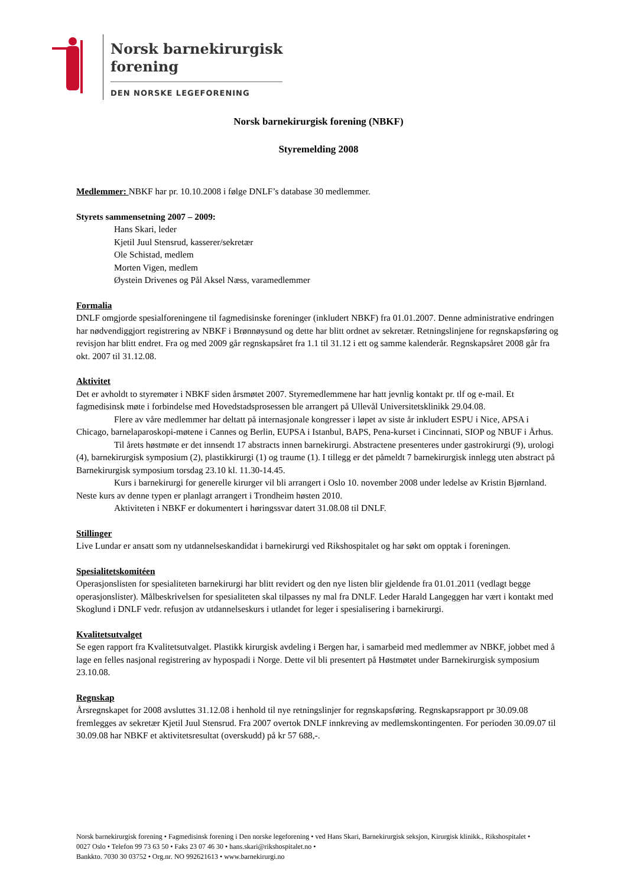Norsk barnekirurgisk
forening
DEN NORSKE LEGEFORENING
Norsk barnekirurgisk forening (NBKF)
Styremelding 2008
Medlemmer: NBKF har pr. 10.10.2008 i følge DNLF’s database 30 medlemmer.
Styrets sammensetning 2007 – 2009:
Hans Skari, leder
Kjetil Juul Stensrud, kasserer/sekretær
Ole Schistad, medlem
Morten Vigen, medlem
Øystein Drivenes og Pål Aksel Næss, varamedlemmer
Formalia
DNLF omgjorde spesialforeningene til fagmedisinske foreninger (inkludert NBKF) fra 01.01.2007. Denne administrative endringen har nødvendiggjort registrering av NBKF i Brønnøysund og dette har blitt ordnet av sekretær. Retningslinjene for regnskapsføring og revisjon har blitt endret. Fra og med 2009 går regnskapsåret fra 1.1 til 31.12 i ett og samme kalenderår. Regnskapsåret 2008 går fra okt. 2007 til 31.12.08.
Aktivitet
Det er avholdt to styremøter i NBKF siden årsmøtet 2007. Styremedlemmene har hatt jevnlig kontakt pr. tlf og e-mail. Et fagmedisinsk møte i forbindelse med Hovedstadsprosessen ble arrangert på Ullevål Universitetsklinikk 29.04.08.
Flere av våre medlemmer har deltatt på internasjonale kongresser i løpet av siste år inkludert ESPU i Nice, APSA i Chicago, barnelaparoskopi-møtene i Cannes og Berlin, EUPSA i Istanbul, BAPS, Pena-kurset i Cincinnati, SIOP og NBUF i Århus.
Til årets høstmøte er det innsendt 17 abstracts innen barnekirurgi. Abstractene presenteres under gastrokirurgi (9), urologi (4), barnekirurgisk symposium (2), plastikkirurgi (1) og traume (1). I tillegg er det påmeldt 7 barnekirurgisk innlegg uten abstract på Barnekirurgisk symposium torsdag 23.10 kl. 11.30-14.45.
Kurs i barnekirurgi for generelle kirurger vil bli arrangert i Oslo 10. november 2008 under ledelse av Kristin Bjørnland. Neste kurs av denne typen er planlagt arrangert i Trondheim høsten 2010.
Aktiviteten i NBKF er dokumentert i høringssvar datert 31.08.08 til DNLF.
Stillinger
Live Lundar er ansatt som ny utdannelseskandidat i barnekirurgi ved Rikshospitalet og har søkt om opptak i foreningen.
Spesialitetskomitéen
Operasjonslisten for spesialiteten barnekirurgi har blitt revidert og den nye listen blir gjeldende fra 01.01.2011 (vedlagt begge operasjonslister). Målbeskrivelsen for spesialiteten skal tilpasses ny mal fra DNLF. Leder Harald Langeggen har vært i kontakt med Skoglund i DNLF vedr. refusjon av utdannelseskurs i utlandet for leger i spesialisering i barnekirurgi.
Kvalitetsutvalget
Se egen rapport fra Kvalitetsutvalget. Plastikk kirurgisk avdeling i Bergen har, i samarbeid med medlemmer av NBKF, jobbet med å lage en felles nasjonal registrering av hypospadi i Norge. Dette vil bli presentert på Høstmøtet under Barnekirurgisk symposium 23.10.08.
Regnskap
Årsregnskapet for 2008 avsluttes 31.12.08 i henhold til nye retningslinjer for regnskapsføring. Regnskapsrapport pr 30.09.08 fremlegges av sekretær Kjetil Juul Stensrud. Fra 2007 overtok DNLF innkreving av medlemskontingenten. For perioden 30.09.07 til 30.09.08 har NBKF et aktivitetsresultat (overskudd) på kr 57 688,-.
Norsk barnekirurgisk forening • Fagmedisinsk forening i Den norske legeforening • ved Hans Skari, Barnekirurgisk seksjon, Kirurgisk klinikk., Rikshospitalet • 0027 Oslo • Telefon 99 73 63 50 • Faks 23 07 46 30 • hans.skari@rikshospitalet.no •
Bankkto. 7030 30 03752 • Org.nr. NO 992621613 • www.barnekirurgi.no